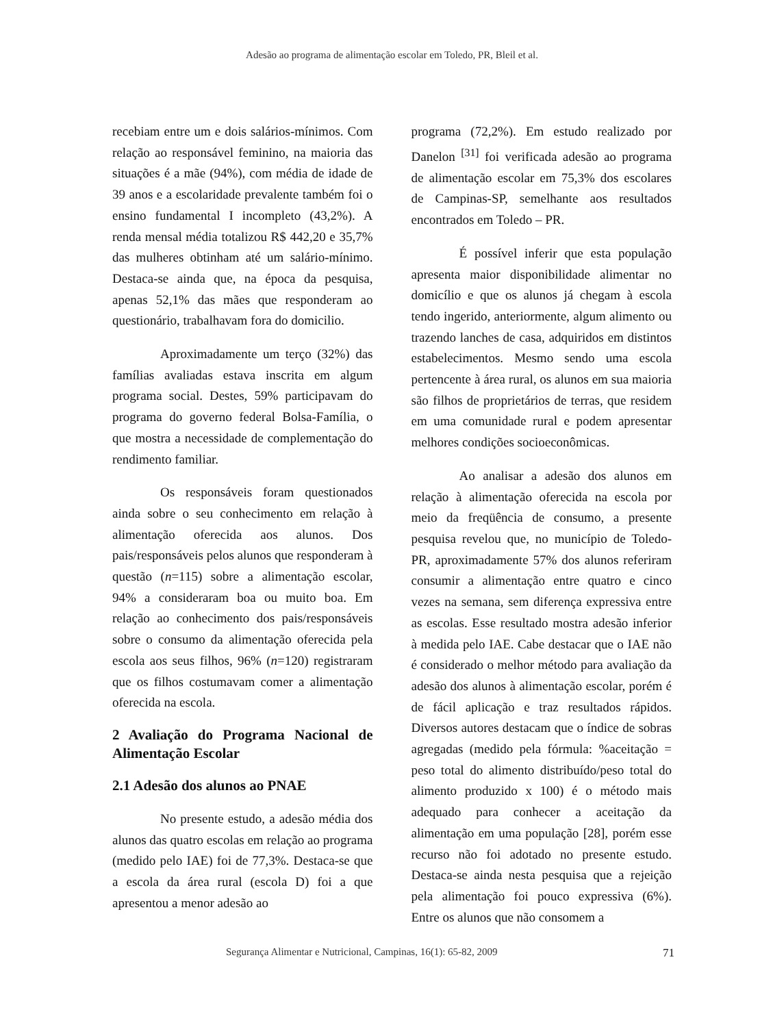Adesão ao programa de alimentação escolar em Toledo, PR, Bleil et al.
recebiam entre um e dois salários-mínimos. Com relação ao responsável feminino, na maioria das situações é a mãe (94%), com média de idade de 39 anos e a escolaridade prevalente também foi o ensino fundamental I incompleto (43,2%). A renda mensal média totalizou R$ 442,20 e 35,7% das mulheres obtinham até um salário-mínimo. Destaca-se ainda que, na época da pesquisa, apenas 52,1% das mães que responderam ao questionário, trabalhavam fora do domicilio.
Aproximadamente um terço (32%) das famílias avaliadas estava inscrita em algum programa social. Destes, 59% participavam do programa do governo federal Bolsa-Família, o que mostra a necessidade de complementação do rendimento familiar.
Os responsáveis foram questionados ainda sobre o seu conhecimento em relação à alimentação oferecida aos alunos. Dos pais/responsáveis pelos alunos que responderam à questão (n=115) sobre a alimentação escolar, 94% a consideraram boa ou muito boa. Em relação ao conhecimento dos pais/responsáveis sobre o consumo da alimentação oferecida pela escola aos seus filhos, 96% (n=120) registraram que os filhos costumavam comer a alimentação oferecida na escola.
2 Avaliação do Programa Nacional de Alimentação Escolar
2.1 Adesão dos alunos ao PNAE
No presente estudo, a adesão média dos alunos das quatro escolas em relação ao programa (medido pelo IAE) foi de 77,3%. Destaca-se que a escola da área rural (escola D) foi a que apresentou a menor adesão ao
programa (72,2%). Em estudo realizado por Danelon <sup>[31]</sup> foi verificada adesão ao programa de alimentação escolar em 75,3% dos escolares de Campinas-SP, semelhante aos resultados encontrados em Toledo – PR.
É possível inferir que esta população apresenta maior disponibilidade alimentar no domicílio e que os alunos já chegam à escola tendo ingerido, anteriormente, algum alimento ou trazendo lanches de casa, adquiridos em distintos estabelecimentos. Mesmo sendo uma escola pertencente à área rural, os alunos em sua maioria são filhos de proprietários de terras, que residem em uma comunidade rural e podem apresentar melhores condições socioeconômicas.
Ao analisar a adesão dos alunos em relação à alimentação oferecida na escola por meio da freqüência de consumo, a presente pesquisa revelou que, no município de Toledo-PR, aproximadamente 57% dos alunos referiram consumir a alimentação entre quatro e cinco vezes na semana, sem diferença expressiva entre as escolas. Esse resultado mostra adesão inferior à medida pelo IAE. Cabe destacar que o IAE não é considerado o melhor método para avaliação da adesão dos alunos à alimentação escolar, porém é de fácil aplicação e traz resultados rápidos. Diversos autores destacam que o índice de sobras agregadas (medido pela fórmula: %aceitação = peso total do alimento distribuído/peso total do alimento produzido x 100) é o método mais adequado para conhecer a aceitação da alimentação em uma população [28], porém esse recurso não foi adotado no presente estudo. Destaca-se ainda nesta pesquisa que a rejeição pela alimentação foi pouco expressiva (6%). Entre os alunos que não consomem a
Segurança Alimentar e Nutricional, Campinas, 16(1): 65-82, 2009 71